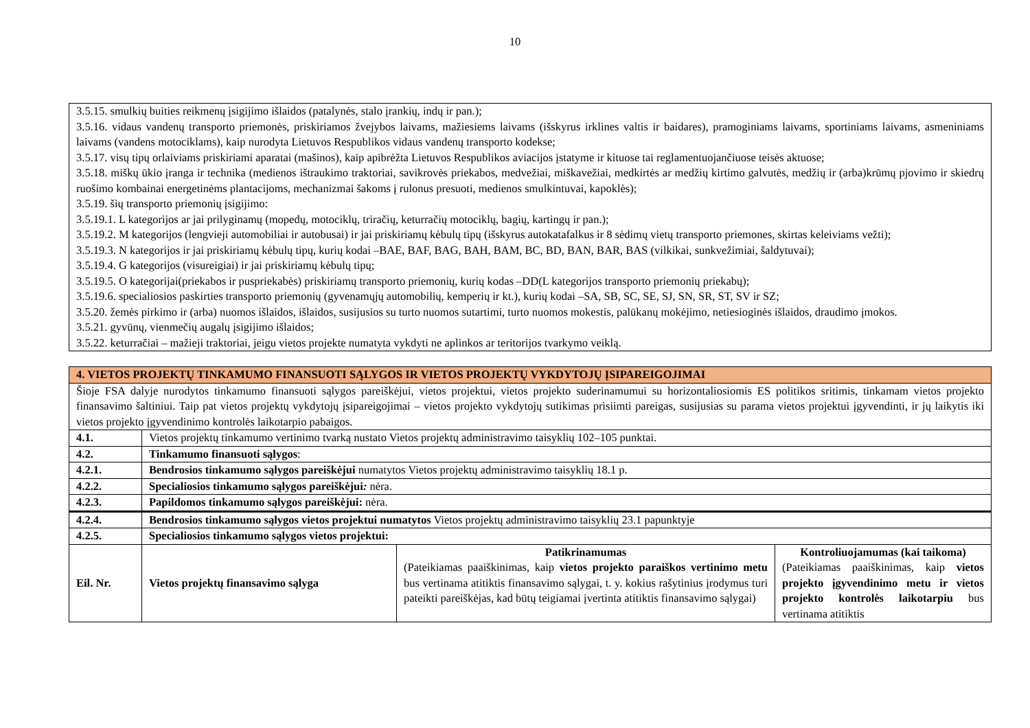10
3.5.15. smulkių buities reikmenų įsigijimo išlaidos (patalynės, stalo įrankių, indų ir pan.);
3.5.16. vidaus vandenų transporto priemonės, priskiriamos žvejybos laivams, mažiesiems laivams (išskyrus irklines valtis ir baidares), pramoginiams laivams, sportiniams laivams, asmeniniams laivams (vandens motociklams), kaip nurodyta Lietuvos Respublikos vidaus vandenų transporto kodekse;
3.5.17. visų tipų orlaiviams priskiriami aparatai (mašinos), kaip apibrėžta Lietuvos Respublikos aviacijos įstatyme ir kituose tai reglamentuojančiuose teisės aktuose;
3.5.18. miškų ūkio įranga ir technika (medienos ištraukimo traktoriai, savikrovės priekabos, medvežiai, miškavežiai, medkirtės ar medžių kirtimo galvutės, medžių ir (arba)krūmų pjovimo ir skiedrų ruošimo kombainai energetinėms plantacijoms, mechanizmai šakoms į rulonus presuoti, medienos smulkintuvai, kapoklės);
3.5.19. šių transporto priemonių įsigijimo:
3.5.19.1. L kategorijos ar jai prilyginamų (mopedų, motociklų, triračių, keturračių motociklų, bagių, kartingų ir pan.);
3.5.19.2. M kategorijos (lengvieji automobiliai ir autobusai) ir jai priskiriamų kėbulų tipų (išskyrus autokatafalkus ir 8 sėdimų vietų transporto priemones, skirtas keleiviams vežti);
3.5.19.3. N kategorijos ir jai priskiriamų kėbulų tipų, kurių kodai –BAE, BAF, BAG, BAH, BAM, BC, BD, BAN, BAR, BAS (vilkikai, sunkvežimiai, šaldytuvai);
3.5.19.4. G kategorijos (visureigiai) ir jai priskiriamų kėbulų tipų;
3.5.19.5. O kategorijai(priekabos ir puspriekabės) priskiriamų transporto priemonių, kurių kodas –DD(L kategorijos transporto priemonių priekabų);
3.5.19.6. specialiosios paskirties transporto priemonių (gyvenamųjų automobilių, kemperių ir kt.), kurių kodai –SA, SB, SC, SE, SJ, SN, SR, ST, SV ir SZ;
3.5.20. žemės pirkimo ir (arba) nuomos išlaidos, išlaidos, susijusios su turto nuomos sutartimi, turto nuomos mokestis, palūkanų mokėjimo, netiesioginės išlaidos, draudimo įmokos.
3.5.21. gyvūnų, vienmečių augalų įsigijimo išlaidos;
3.5.22. keturračiai – mažieji traktoriai, jeigu vietos projekte numatyta vykdyti ne aplinkos ar teritorijos tvarkymo veiklą.
| 4. VIETOS PROJEKTŲ TINKAMUMO FINANSUOTI SĄLYGOS IR VIETOS PROJEKTŲ VYKDYTOJŲ ĮSIPAREIGOJIMAI | | | |
| Šioje FSA dalyje nurodytos tinkamumo finansuoti sąlygos pareiškėjui, vietos projektui, vietos projekto suderinamumui su horizontaliosiomis ES politikos sritimis, tinkamam vietos projekto finansavimo šaltiniui. Taip pat vietos projektų vykdytojų įsipareigojimai – vietos projekto vykdytojų sutikimas prisiimti pareigas, susijusias su parama vietos projektui įgyvendinti, ir jų laikytis iki vietos projekto įgyvendinimo kontrolės laikotarpio pabaigos. | | | |
| 4.1. | Vietos projektų tinkamumo vertinimo tvarką nustato Vietos projektų administravimo taisyklių 102–105 punktai. | | |
| 4.2. | Tinkamumo finansuoti sąlygos : | | |
| 4.2.1. | Bendrosios tinkamumo sąlygos pareiškėjui numatytos Vietos projektų administravimo taisyklių 18.1 p. | | |
| 4.2.2. | Specialiosios tinkamumo sąlygos pareiškėjui : nėra. | | |
| 4.2.3. | Papildomos tinkamumo sąlygos pareiškėjui: nėra. | | |
| 4.2.4. | Bendrosios tinkamumo sąlygos vietos projektui numatytos Vietos projektų administravimo taisyklių 23.1 papunktyje | | |
| 4.2.5. | Specialiosios tinkamumo sąlygos vietos projektui: | | |
| Eil. Nr. | Vietos projektų finansavimo sąlyga | Patikrinamumas (Pateikiamas paaiškinimas, kaip vietos projekto paraiškos vertinimo metu bus vertinama atitiktis finansavimo sąlygai, t. y. kokius rašytinius įrodymus turi pateikti pareiškėjas, kad būtų teigiamai įvertinta atitiktis finansavimo sąlygai) | Kontroliuojamumas (kai taikoma) (Pateikiamas paaiškinimas, kaip vietos projekto įgyvendinimo metu ir vietos projekto kontrolės laikotarpiu bus vertinama atitiktis |